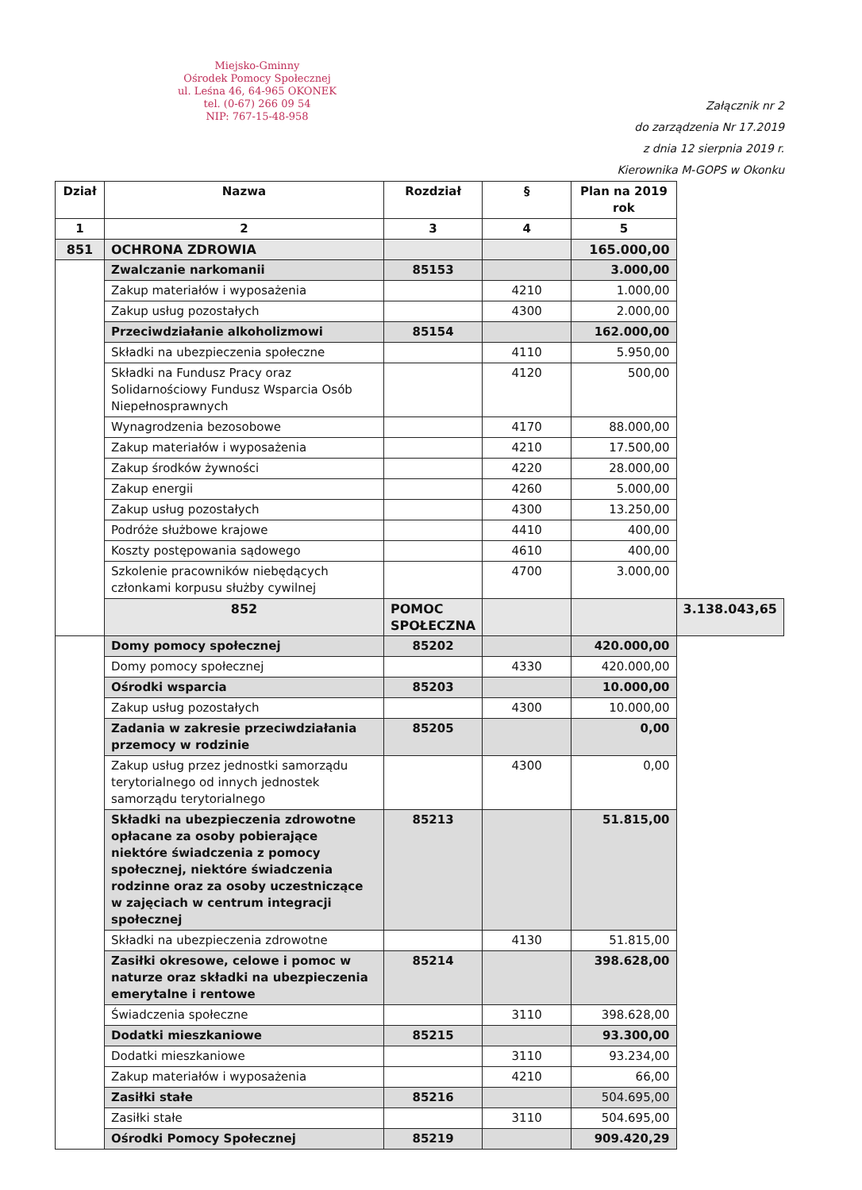Miejsko-Gminny
Ośrodek Pomocy Społecznej
ul. Leśna 46, 64-965 OKONEK
tel. (0-67) 266 09 54
NIP: 767-15-48-958
Załącznik nr 2
do zarządzenia Nr 17.2019
z dnia 12 sierpnia 2019 r.
Kierownika M-GOPS w Okonku
| Dział | Nazwa | Rozdział | § | Plan na 2019 rok | |
| --- | --- | --- | --- | --- | --- |
| 1 | 2 | 3 | 4 | 5 | |
| 851 | OCHRONA ZDROWIA | | | 165.000,00 | |
| | Zwalczanie narkomanii | 85153 | | 3.000,00 | |
| | Zakup materiałów i wyposażenia | | 4210 | 1.000,00 | |
| | Zakup usług pozostałych | | 4300 | 2.000,00 | |
| | Przeciwdziałanie alkoholizmowi | 85154 | | 162.000,00 | |
| | Składki na ubezpieczenia społeczne | | 4110 | 5.950,00 | |
| | Składki na Fundusz Pracy oraz Solidarnościowy Fundusz Wsparcia Osób Niepełnosprawnych | | 4120 | 500,00 | |
| | Wynagrodzenia bezosobowe | | 4170 | 88.000,00 | |
| | Zakup materiałów i wyposażenia | | 4210 | 17.500,00 | |
| | Zakup środków żywności | | 4220 | 28.000,00 | |
| | Zakup energii | | 4260 | 5.000,00 | |
| | Zakup usług pozostałych | | 4300 | 13.250,00 | |
| | Podróże służbowe krajowe | | 4410 | 400,00 | |
| | Koszty postępowania sądowego | | 4610 | 400,00 | |
| | Szkolenie pracowników niebędących członkami korpusu służby cywilnej | | 4700 | 3.000,00 | |
| | 852 | POMOC SPOŁECZNA | | | 3.138.043,65 |
| | Domy pomocy społecznej | 85202 | | 420.000,00 | |
| | Domy pomocy społecznej | | 4330 | 420.000,00 | |
| | Ośrodki wsparcia | 85203 | | 10.000,00 | |
| | Zakup usług pozostałych | | 4300 | 10.000,00 | |
| | Zadania w zakresie przeciwdziałania przemocy w rodzinie | 85205 | | 0,00 | |
| | Zakup usług przez jednostki samorządu terytorialnego od innych jednostek samorządu terytorialnego | | 4300 | 0,00 | |
| | Składki na ubezpieczenia zdrowotne opłacane za osoby pobierające niektóre świadczenia z pomocy społecznej, niektóre świadczenia rodzinne oraz za osoby uczestniczące w zajęciach w centrum integracji społecznej | 85213 | | 51.815,00 | |
| | Składki na ubezpieczenia zdrowotne | | 4130 | 51.815,00 | |
| | Zasiłki okresowe, celowe i pomoc w naturze oraz składki na ubezpieczenia emerytalne i rentowe | 85214 | | 398.628,00 | |
| | Świadczenia społeczne | | 3110 | 398.628,00 | |
| | Dodatki mieszkaniowe | 85215 | | 93.300,00 | |
| | Dodatki mieszkaniowe | | 3110 | 93.234,00 | |
| | Zakup materiałów i wyposażenia | | 4210 | 66,00 | |
| | Zasiłki stałe | 85216 | | 504.695,00 | |
| | Zasiłki stałe | | 3110 | 504.695,00 | |
| | Ośrodki Pomocy Społecznej | 85219 | | 909.420,29 | |